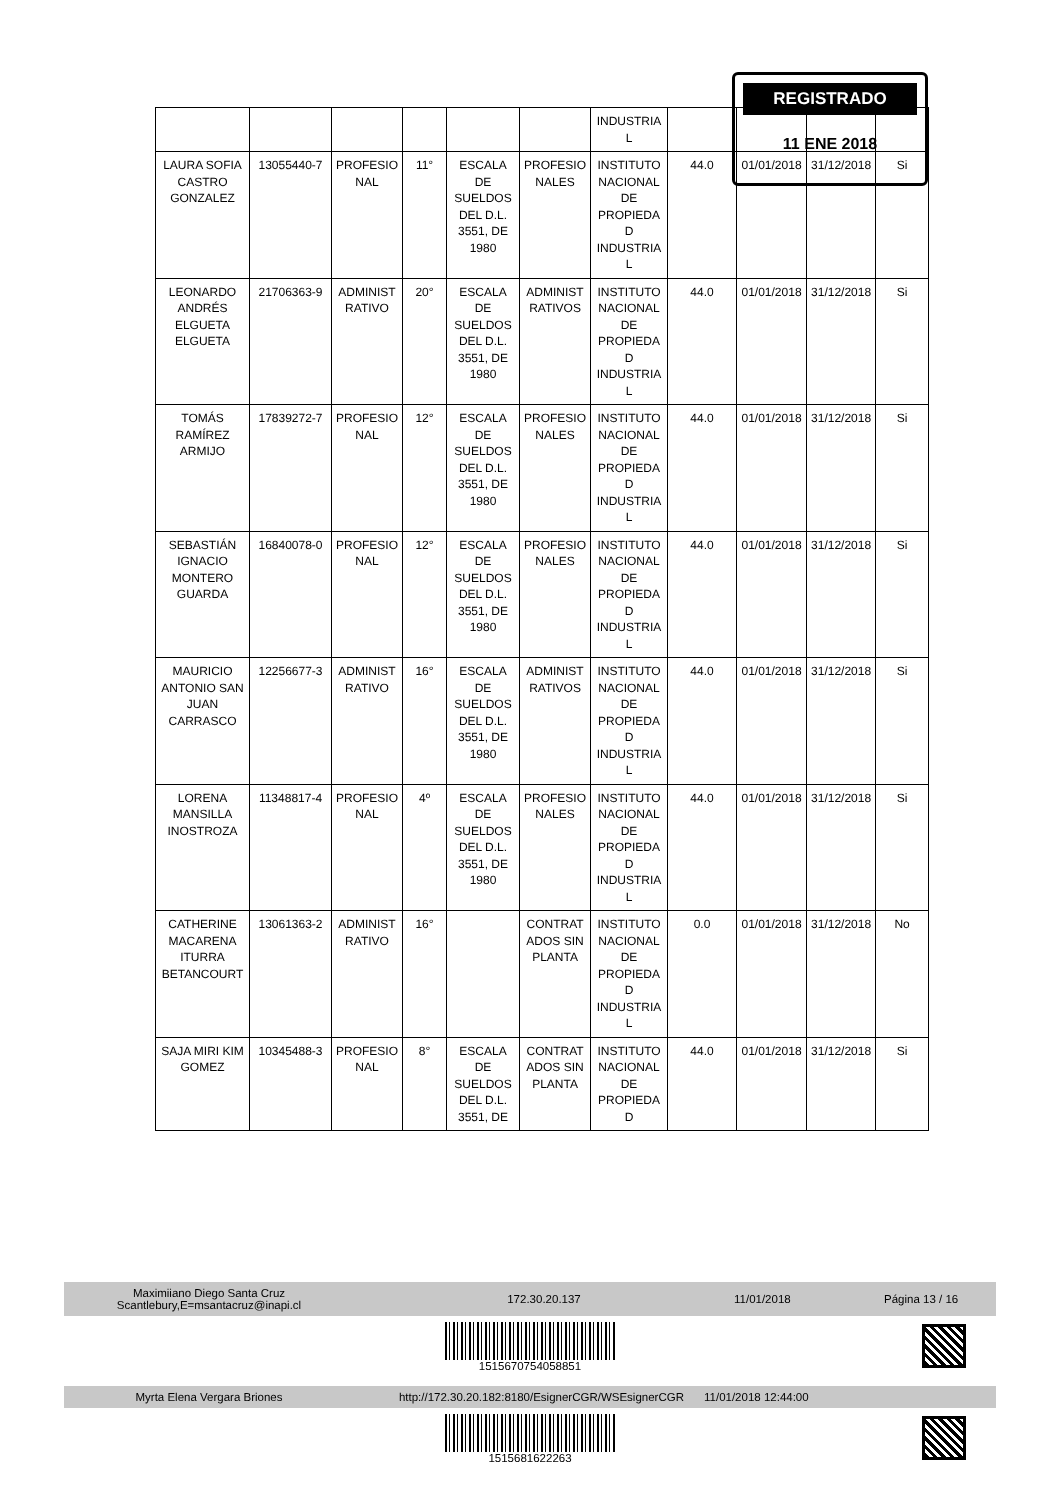REGISTRADO
11 ENE 2018
| | | | | | | INDUSTRIA L | | | | |
| LAURA SOFIA CASTRO GONZALEZ | 13055440-7 | PROFESIO NAL | 11° | ESCALA DE SUELDOS DEL D.L. 3551, DE 1980 | PROFESIO NALES | INSTITUTO NACIONAL DE PROPIEDA D INDUSTRIA L | 44.0 | 01/01/2018 | 31/12/2018 | Si |
| LEONARDO ANDRÉS ELGUETA ELGUETA | 21706363-9 | ADMINIST RATIVO | 20° | ESCALA DE SUELDOS DEL D.L. 3551, DE 1980 | ADMINIST RATIVOS | INSTITUTO NACIONAL DE PROPIEDA D INDUSTRIA L | 44.0 | 01/01/2018 | 31/12/2018 | Si |
| TOMÁS RAMÍREZ ARMIJO | 17839272-7 | PROFESIO NAL | 12° | ESCALA DE SUELDOS DEL D.L. 3551, DE 1980 | PROFESIO NALES | INSTITUTO NACIONAL DE PROPIEDA D INDUSTRIA L | 44.0 | 01/01/2018 | 31/12/2018 | Si |
| SEBASTIÁN IGNACIO MONTERO GUARDA | 16840078-0 | PROFESIO NAL | 12° | ESCALA DE SUELDOS DEL D.L. 3551, DE 1980 | PROFESIO NALES | INSTITUTO NACIONAL DE PROPIEDA D INDUSTRIA L | 44.0 | 01/01/2018 | 31/12/2018 | Si |
| MAURICIO ANTONIO SAN JUAN CARRASCO | 12256677-3 | ADMINIST RATIVO | 16° | ESCALA DE SUELDOS DEL D.L. 3551, DE 1980 | ADMINIST RATIVOS | INSTITUTO NACIONAL DE PROPIEDA D INDUSTRIA L | 44.0 | 01/01/2018 | 31/12/2018 | Si |
| LORENA MANSILLA INOSTROZA | 11348817-4 | PROFESIO NAL | 4º | ESCALA DE SUELDOS DEL D.L. 3551, DE 1980 | PROFESIO NALES | INSTITUTO NACIONAL DE PROPIEDA D INDUSTRIA L | 44.0 | 01/01/2018 | 31/12/2018 | Si |
| CATHERINE MACARENA ITURRA BETANCOURT | 13061363-2 | ADMINIST RATIVO | 16° | | CONTRAT ADOS SIN PLANTA | INSTITUTO NACIONAL DE PROPIEDA D INDUSTRIA L | 0.0 | 01/01/2018 | 31/12/2018 | No |
| SAJA MIRI KIM GOMEZ | 10345488-3 | PROFESIO NAL | 8° | ESCALA DE SUELDOS DEL D.L. 3551, DE | CONTRAT ADOS SIN PLANTA | INSTITUTO NACIONAL DE PROPIEDA D | 44.0 | 01/01/2018 | 31/12/2018 | Si |
Maximiiano Diego Santa Cruz
Scantlebury,E=msantacruz@inapi.cl
172.30.20.137 11/01/2018 Página 13 / 16
1515670754058851
Myrta Elena Vergara Briones
http://172.30.20.182:8180/EsignerCGR/WSEsignerCGR
11/01/2018 12:44:00
1515681622263